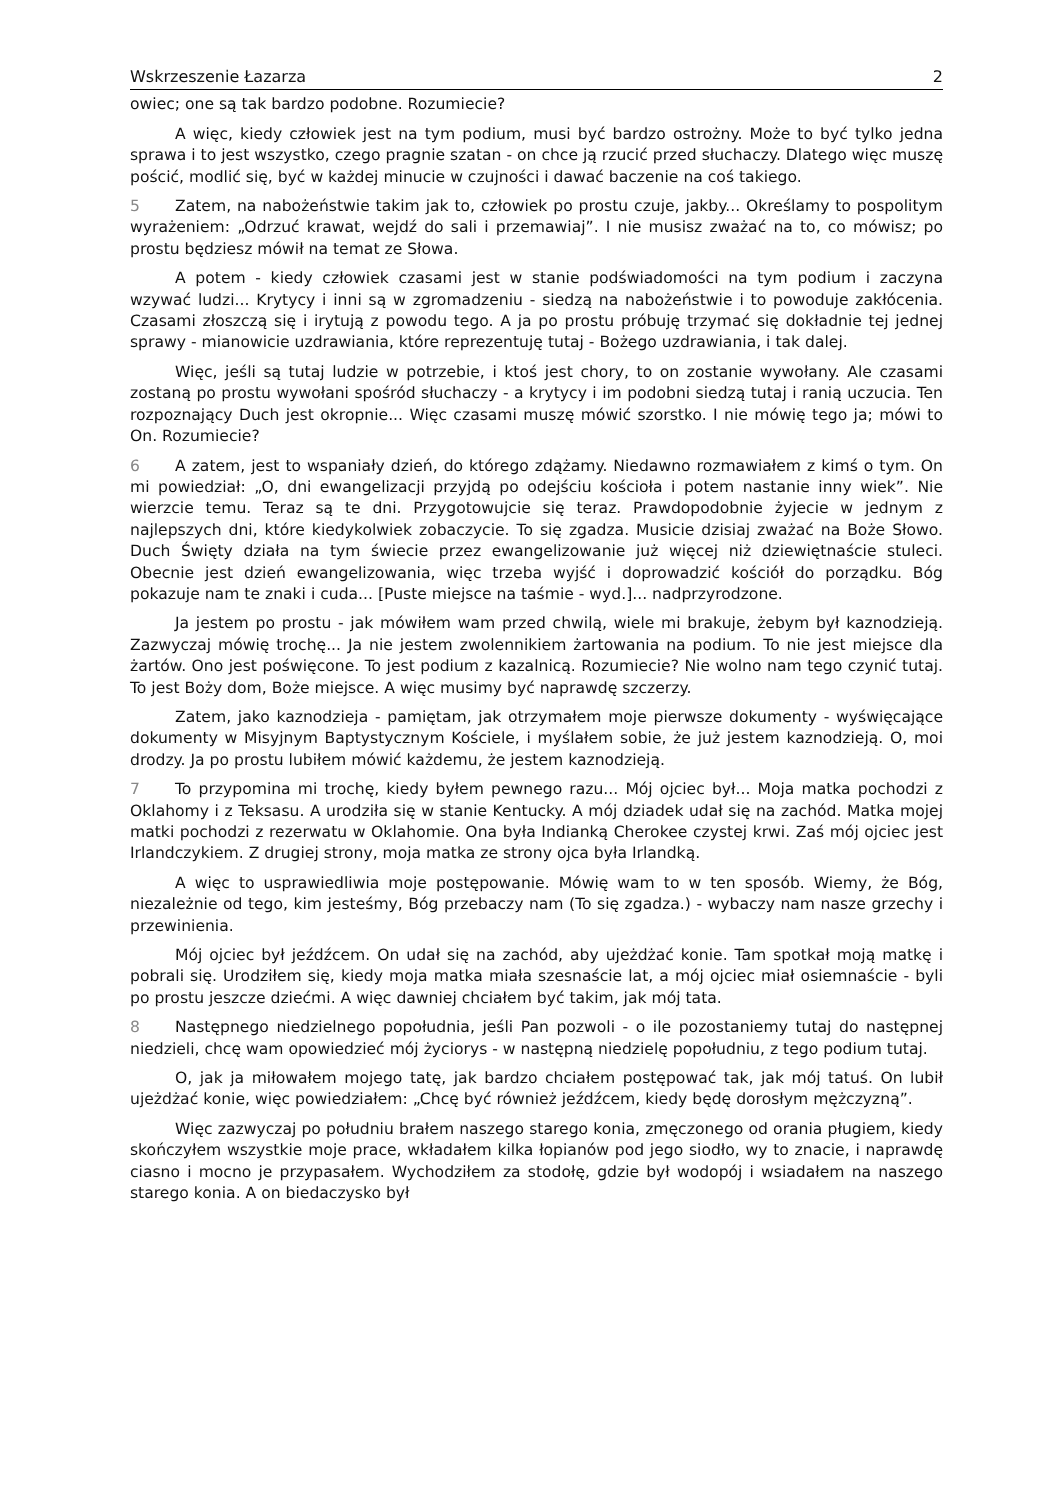Wskrzeszenie Łazarza 2
owiec; one są tak bardzo podobne. Rozumiecie?
A więc, kiedy człowiek jest na tym podium, musi być bardzo ostrożny. Może to być tylko jedna sprawa i to jest wszystko, czego pragnie szatan - on chce ją rzucić przed słuchaczy. Dlatego więc muszę pościć, modlić się, być w każdej minucie w czujności i dawać baczenie na coś takiego.
5 Zatem, na nabożeństwie takim jak to, człowiek po prostu czuje, jakby... Określamy to pospolitym wyrażeniem: „Odrzuć krawat, wejdź do sali i przemawiaj”. I nie musisz zważać na to, co mówisz; po prostu będziesz mówił na temat ze Słowa.
A potem - kiedy człowiek czasami jest w stanie podświadomości na tym podium i zaczyna wzywać ludzi... Krytycy i inni są w zgromadzeniu - siedzą na nabożeństwie i to powoduje zakłócenia. Czasami złoszczą się i irytują z powodu tego. A ja po prostu próbuję trzymać się dokładnie tej jednej sprawy - mianowicie uzdrawiania, które reprezentuję tutaj - Bożego uzdrawiania, i tak dalej.
Więc, jeśli są tutaj ludzie w potrzebie, i ktoś jest chory, to on zostanie wywołany. Ale czasami zostaną po prostu wywołani spośród słuchaczy - a krytycy i im podobni siedzą tutaj i ranią uczucia. Ten rozpoznający Duch jest okropnie... Więc czasami muszę mówić szorstko. I nie mówię tego ja; mówi to On. Rozumiecie?
6 A zatem, jest to wspaniały dzień, do którego zdążamy. Niedawno rozmawiałem z kimś o tym. On mi powiedział: „O, dni ewangelizacji przyjdą po odejściu kościoła i potem nastanie inny wiek”. Nie wierzcie temu. Teraz są te dni. Przygotowujcie się teraz. Prawdopodobnie żyjecie w jednym z najlepszych dni, które kiedykolwiek zobaczycie. To się zgadza. Musicie dzisiaj zważać na Boże Słowo. Duch Święty działa na tym świecie przez ewangelizowanie już więcej niż dziewiętnaście stuleci. Obecnie jest dzień ewangelizowania, więc trzeba wyjść i doprowadzić kościół do porządku. Bóg pokazuje nam te znaki i cuda... [Puste miejsce na taśmie - wyd.]... nadprzyrodzone.
Ja jestem po prostu - jak mówiłem wam przed chwilą, wiele mi brakuje, żebym był kaznodzieją. Zazwyczaj mówię trochę... Ja nie jestem zwolennikiem żartowania na podium. To nie jest miejsce dla żartów. Ono jest poświęcone. To jest podium z kazalnicą. Rozumiecie? Nie wolno nam tego czynić tutaj. To jest Boży dom, Boże miejsce. A więc musimy być naprawdę szczerzy.
Zatem, jako kaznodzieja - pamiętam, jak otrzymałem moje pierwsze dokumenty - wyświęcające dokumenty w Misyjnym Baptystycznym Kościele, i myślałem sobie, że już jestem kaznodzieją. O, moi drodzy. Ja po prostu lubiłem mówić każdemu, że jestem kaznodzieją.
7 To przypomina mi trochę, kiedy byłem pewnego razu... Mój ojciec był... Moja matka pochodzi z Oklahomy i z Teksasu. A urodziła się w stanie Kentucky. A mój dziadek udał się na zachód. Matka mojej matki pochodzi z rezerwatu w Oklahomie. Ona była Indianką Cherokee czystej krwi. Zaś mój ojciec jest Irlandczykiem. Z drugiej strony, moja matka ze strony ojca była Irlandką.
A więc to usprawiedliwia moje postępowanie. Mówię wam to w ten sposób. Wiemy, że Bóg, niezależnie od tego, kim jesteśmy, Bóg przebaczy nam (To się zgadza.) - wybaczy nam nasze grzechy i przewinienia.
Mój ojciec był jeźdźcem. On udał się na zachód, aby ujeżdżać konie. Tam spotkał moją matkę i pobrali się. Urodziłem się, kiedy moja matka miała szesnaście lat, a mój ojciec miał osiemnaście - byli po prostu jeszcze dziećmi. A więc dawniej chciałem być takim, jak mój tata.
8 Następnego niedzielnego popołudnia, jeśli Pan pozwoli - o ile pozostaniemy tutaj do następnej niedzieli, chcę wam opowiedzieć mój życiorys - w następną niedzielę popołudniu, z tego podium tutaj.
O, jak ja miłowałem mojego tatę, jak bardzo chciałem postępować tak, jak mój tatuś. On lubił ujeżdżać konie, więc powiedziałem: „Chcę być również jeźdźcem, kiedy będę dorosłym mężczyzną”.
Więc zazwyczaj po południu brałem naszego starego konia, zmęczonego od orania pługiem, kiedy skończyłem wszystkie moje prace, wkładałem kilka łopianów pod jego siodło, wy to znacie, i naprawdę ciasno i mocno je przypasałem. Wychodziłem za stodołę, gdzie był wodopój i wsiadałem na naszego starego konia. A on biedaczysko był